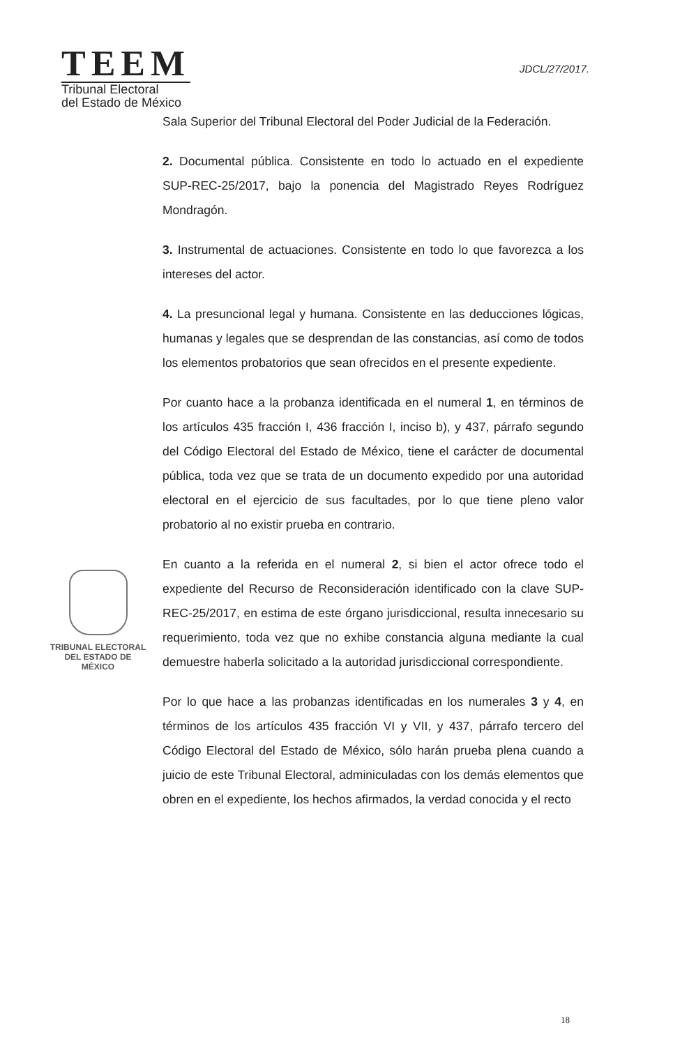TEEM
Tribunal Electoral
del Estado de México
JDCL/27/2017.
TRIBUNAL ELECTORAL
DEL ESTADO DE
MÉXICO
Sala Superior del Tribunal Electoral del Poder Judicial de la Federación.
2. Documental pública. Consistente en todo lo actuado en el expediente SUP-REC-25/2017, bajo la ponencia del Magistrado Reyes Rodríguez Mondragón.
3. Instrumental de actuaciones. Consistente en todo lo que favorezca a los intereses del actor.
4. La presuncional legal y humana. Consistente en las deducciones lógicas, humanas y legales que se desprendan de las constancias, así como de todos los elementos probatorios que sean ofrecidos en el presente expediente.
Por cuanto hace a la probanza identificada en el numeral 1, en términos de los artículos 435 fracción I, 436 fracción I, inciso b), y 437, párrafo segundo del Código Electoral del Estado de México, tiene el carácter de documental pública, toda vez que se trata de un documento expedido por una autoridad electoral en el ejercicio de sus facultades, por lo que tiene pleno valor probatorio al no existir prueba en contrario.
En cuanto a la referida en el numeral 2, si bien el actor ofrece todo el expediente del Recurso de Reconsideración identificado con la clave SUP-REC-25/2017, en estima de este órgano jurisdiccional, resulta innecesario su requerimiento, toda vez que no exhibe constancia alguna mediante la cual demuestre haberla solicitado a la autoridad jurisdiccional correspondiente.
Por lo que hace a las probanzas identificadas en los numerales 3 y 4, en términos de los artículos 435 fracción VI y VII, y 437, párrafo tercero del Código Electoral del Estado de México, sólo harán prueba plena cuando a juicio de este Tribunal Electoral, adminiculadas con los demás elementos que obren en el expediente, los hechos afirmados, la verdad conocida y el recto
18